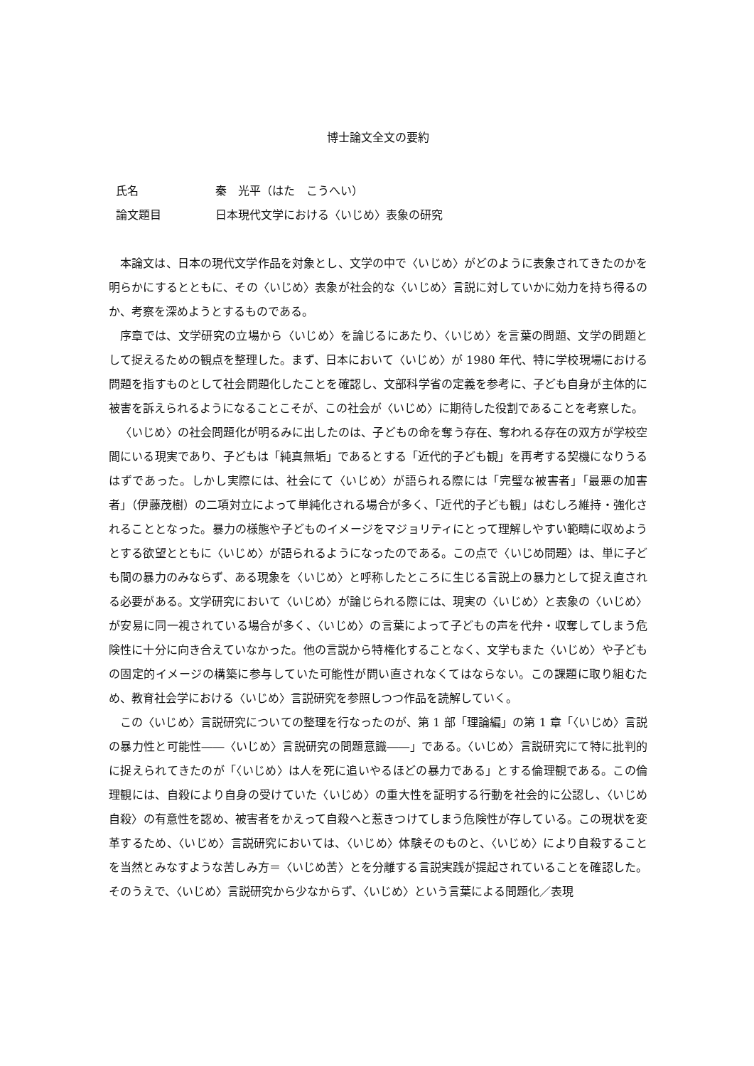博士論文全文の要約
氏名 秦　光平（はた　こうへい）
論文題目 日本現代文学における〈いじめ〉表象の研究
本論文は、日本の現代文学作品を対象とし、文学の中で〈いじめ〉がどのように表象されてきたのかを明らかにするとともに、その〈いじめ〉表象が社会的な〈いじめ〉言説に対していかに効力を持ち得るのか、考察を深めようとするものである。
序章では、文学研究の立場から〈いじめ〉を論じるにあたり、〈いじめ〉を言葉の問題、文学の問題として捉えるための観点を整理した。まず、日本において〈いじめ〉が 1980 年代、特に学校現場における問題を指すものとして社会問題化したことを確認し、文部科学省の定義を参考に、子ども自身が主体的に被害を訴えられるようになることこそが、この社会が〈いじめ〉に期待した役割であることを考察した。
〈いじめ〉の社会問題化が明るみに出したのは、子どもの命を奪う存在、奪われる存在の双方が学校空間にいる現実であり、子どもは「純真無垢」であるとする「近代的子ども観」を再考する契機になりうるはずであった。しかし実際には、社会にて〈いじめ〉が語られる際には「完璧な被害者」「最悪の加害者」（伊藤茂樹）の二項対立によって単純化される場合が多く、「近代的子ども観」はむしろ維持・強化されることとなった。暴力の様態や子どものイメージをマジョリティにとって理解しやすい範疇に収めようとする欲望とともに〈いじめ〉が語られるようになったのである。この点で〈いじめ問題〉は、単に子ども間の暴力のみならず、ある現象を〈いじめ〉と呼称したところに生じる言説上の暴力として捉え直される必要がある。文学研究において〈いじめ〉が論じられる際には、現実の〈いじめ〉と表象の〈いじめ〉が安易に同一視されている場合が多く、〈いじめ〉の言葉によって子どもの声を代弁・収奪してしまう危険性に十分に向き合えていなかった。他の言説から特権化することなく、文学もまた〈いじめ〉や子どもの固定的イメージの構築に参与していた可能性が問い直されなくてはならない。この課題に取り組むため、教育社会学における〈いじめ〉言説研究を参照しつつ作品を読解していく。
この〈いじめ〉言説研究についての整理を行なったのが、第 1 部「理論編」の第 1 章「〈いじめ〉言説の暴力性と可能性――〈いじめ〉言説研究の問題意識――」である。〈いじめ〉言説研究にて特に批判的に捉えられてきたのが「〈いじめ〉は人を死に追いやるほどの暴力である」とする倫理観である。この倫理観には、自殺により自身の受けていた〈いじめ〉の重大性を証明する行動を社会的に公認し、〈いじめ自殺〉の有意性を認め、被害者をかえって自殺へと惹きつけてしまう危険性が存している。この現状を変革するため、〈いじめ〉言説研究においては、〈いじめ〉体験そのものと、〈いじめ〉により自殺することを当然とみなすような苦しみ方＝〈いじめ苦〉とを分離する言説実践が提起されていることを確認した。そのうえで、〈いじめ〉言説研究から少なからず、〈いじめ〉という言葉による問題化／表現